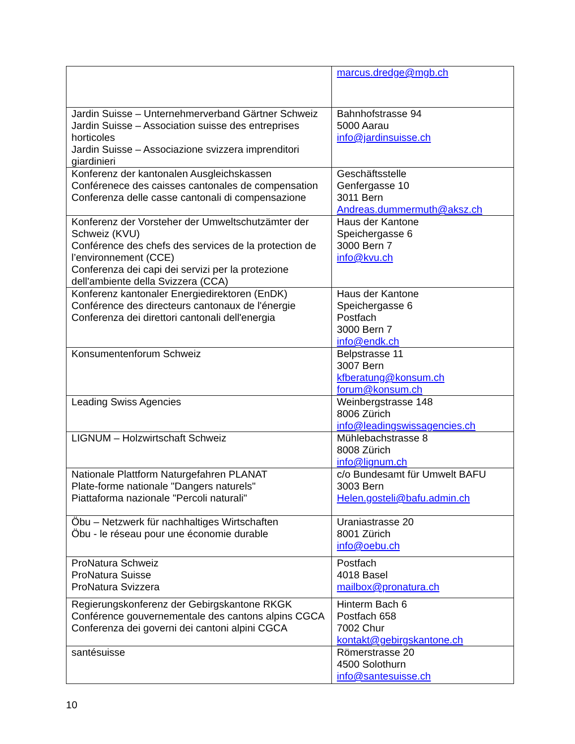| | marcus.dredge@mgb.ch |
| Jardin Suisse – Unternehmerverband Gärtner Schweiz Jardin Suisse – Association suisse des entreprises horticoles Jardin Suisse – Associazione svizzera imprenditori giardinieri | Bahnhofstrasse 94 5000 Aarau info@jardinsuisse.ch |
| Konferenz der kantonalen Ausgleichskassen Conférenece des caisses cantonales de compensation Conferenza delle casse cantonali di compensazione | Geschäftsstelle Genfergasse 10 3011 Bern Andreas.dummermuth@aksz.ch |
| Konferenz der Vorsteher der Umweltschutzämter der Schweiz (KVU) Conférence des chefs des services de la protection de l’environnement (CCE) Conferenza dei capi dei servizi per la protezione dell'ambiente della Svizzera (CCA) | Haus der Kantone Speichergasse 6 3000 Bern 7 info@kvu.ch |
| Konferenz kantonaler Energiedirektoren (EnDK) Conférence des directeurs cantonaux de l'énergie Conferenza dei direttori cantonali dell'energia | Haus der Kantone Speichergasse 6 Postfach 3000 Bern 7 info@endk.ch |
| Konsumentenforum Schweiz | Belpstrasse 11 3007 Bern kfberatung@konsum.ch forum@konsum.ch |
| Leading Swiss Agencies | Weinbergstrasse 148 8006 Zürich info@leadingswissagencies.ch |
| LIGNUM – Holzwirtschaft Schweiz | Mühlebachstrasse 8 8008 Zürich info@lignum.ch |
| Nationale Plattform Naturgefahren PLANAT Plate-forme nationale "Dangers naturels" Piattaforma nazionale "Percoli naturali" | c/o Bundesamt für Umwelt BAFU 3003 Bern Helen.gosteli@bafu.admin.ch |
| Öbu – Netzwerk für nachhaltiges Wirtschaften Öbu - le réseau pour une économie durable | Uraniastrasse 20 8001 Zürich info@oebu.ch |
| ProNatura Schweiz ProNatura Suisse ProNatura Svizzera | Postfach 4018 Basel mailbox@pronatura.ch |
| Regierungskonferenz der Gebirgskantone RKGK Conférence gouvernementale des cantons alpins CGCA Conferenza dei governi dei cantoni alpini CGCA | Hinterm Bach 6 Postfach 658 7002 Chur kontakt@gebirgskantone.ch |
| santésuisse | Römerstrasse 20 4500 Solothurn info@santesuisse.ch |
10